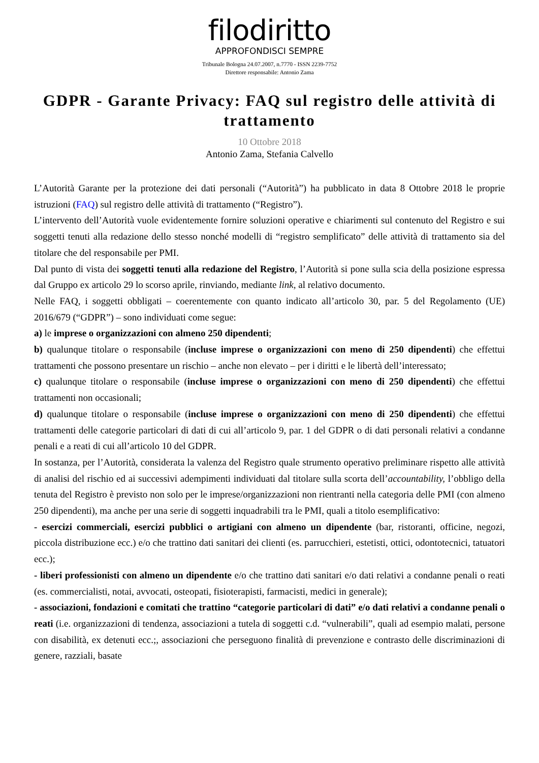filodiritto
APPROFONDISCI SEMPRE
Tribunale Bologna 24.07.2007, n.7770 - ISSN 2239-7752
Direttore responsabile: Antonio Zama
GDPR - Garante Privacy: FAQ sul registro delle attività di trattamento
10 Ottobre 2018
Antonio Zama, Stefania Calvello
L’Autorità Garante per la protezione dei dati personali (“Autorità”) ha pubblicato in data 8 Ottobre 2018 le proprie istruzioni (FAQ) sul registro delle attività di trattamento (“Registro”).
L’intervento dell’Autorità vuole evidentemente fornire soluzioni operative e chiarimenti sul contenuto del Registro e sui soggetti tenuti alla redazione dello stesso nonché modelli di “registro semplificato” delle attività di trattamento sia del titolare che del responsabile per PMI.
Dal punto di vista dei soggetti tenuti alla redazione del Registro, l’Autorità si pone sulla scia della posizione espressa dal Gruppo ex articolo 29 lo scorso aprile, rinviando, mediante link, al relativo documento.
Nelle FAQ, i soggetti obbligati – coerentemente con quanto indicato all’articolo 30, par. 5 del Regolamento (UE) 2016/679 (“GDPR”) – sono individuati come segue:
a) le imprese o organizzazioni con almeno 250 dipendenti;
b) qualunque titolare o responsabile (incluse imprese o organizzazioni con meno di 250 dipendenti) che effettui trattamenti che possono presentare un rischio – anche non elevato – per i diritti e le libertà dell’interessato;
c) qualunque titolare o responsabile (incluse imprese o organizzazioni con meno di 250 dipendenti) che effettui trattamenti non occasionali;
d) qualunque titolare o responsabile (incluse imprese o organizzazioni con meno di 250 dipendenti) che effettui trattamenti delle categorie particolari di dati di cui all’articolo 9, par. 1 del GDPR o di dati personali relativi a condanne penali e a reati di cui all’articolo 10 del GDPR.
In sostanza, per l’Autorità, considerata la valenza del Registro quale strumento operativo preliminare rispetto alle attività di analisi del rischio ed ai successivi adempimenti individuati dal titolare sulla scorta dell’accountability, l’obbligo della tenuta del Registro è previsto non solo per le imprese/organizzazioni non rientranti nella categoria delle PMI (con almeno 250 dipendenti), ma anche per una serie di soggetti inquadrabili tra le PMI, quali a titolo esemplificativo:
- esercizi commerciali, esercizi pubblici o artigiani con almeno un dipendente (bar, ristoranti, officine, negozi, piccola distribuzione ecc.) e/o che trattino dati sanitari dei clienti (es. parrucchieri, estetisti, ottici, odontotecnici, tatuatori ecc.);
- liberi professionisti con almeno un dipendente e/o che trattino dati sanitari e/o dati relativi a condanne penali o reati (es. commercialisti, notai, avvocati, osteopati, fisioterapisti, farmacisti, medici in generale);
- associazioni, fondazioni e comitati che trattino “categorie particolari di dati” e/o dati relativi a condanne penali o reati (i.e. organizzazioni di tendenza, associazioni a tutela di soggetti c.d. “vulnerabili”, quali ad esempio malati, persone con disabilità, ex detenuti ecc.;, associazioni che perseguono finalità di prevenzione e contrasto delle discriminazioni di genere, razziali, basate